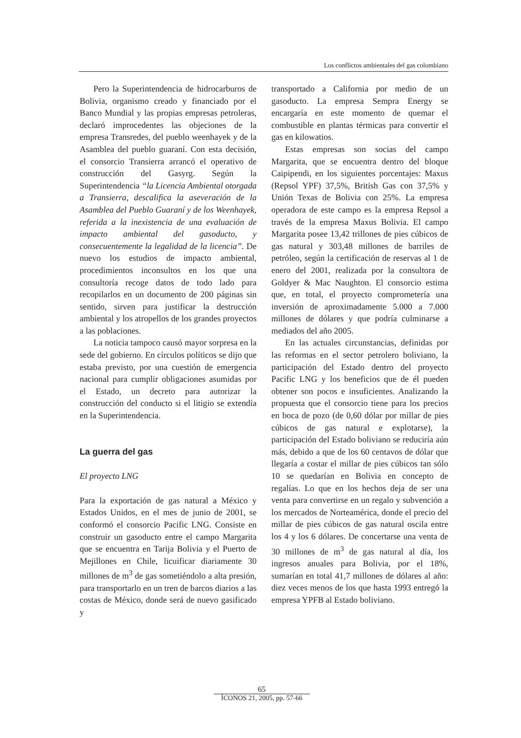Los conflictos ambientales del gas colombiano
Pero la Superintendencia de hidrocarburos de Bolivia, organismo creado y financiado por el Banco Mundial y las propias empresas petroleras, declaró improcedentes las objeciones de la empresa Transredes, del pueblo weenhayek y de la Asamblea del pueblo guaraní. Con esta decisión, el consorcio Transierra arrancó el operativo de construcción del Gasyrg. Según la Superintendencia “la Licencia Ambiental otorgada a Transierra, descalifica la aseveración de la Asamblea del Pueblo Guaraní y de los Weenhayek, referida a la inexistencia de una evaluación de impacto ambiental del gasoducto, y consecuentemente la legalidad de la licencia”. De nuevo los estudios de impacto ambiental, procedimientos inconsultos en los que una consultoría recoge datos de todo lado para recopilarlos en un documento de 200 páginas sin sentido, sirven para justificar la destrucción ambiental y los atropellos de los grandes proyectos a las poblaciones.
La noticia tampoco causó mayor sorpresa en la sede del gobierno. En círculos políticos se dijo que estaba previsto, por una cuestión de emergencia nacional para cumplir obligaciones asumidas por el Estado, un decreto para autorizar la construcción del conducto si el litigio se extendía en la Superintendencia.
La guerra del gas
El proyecto LNG
Para la exportación de gas natural a México y Estados Unidos, en el mes de junio de 2001, se conformó el consorcio Pacific LNG. Consiste en construir un gasoducto entre el campo Margarita que se encuentra en Tarija Bolivia y el Puerto de Mejillones en Chile, licuificar diariamente 30 millones de m<sup>3</sup> de gas sometiéndolo a alta presión, para transportarlo en un tren de barcos diarios a las costas de México, donde será de nuevo gasificado y
transportado a California por medio de un gasoducto. La empresa Sempra Energy se encargaría en este momento de quemar el combustible en plantas térmicas para convertir el gas en kilowatios.
Estas empresas son socias del campo Margarita, que se encuentra dentro del bloque Caipipendi, en los siguientes porcentajes: Maxus (Repsol YPF) 37,5%, British Gas con 37,5% y Unión Texas de Bolivia con 25%. La empresa operadora de este campo es la empresa Repsol a través de la empresa Maxus Bolivia. El campo Margarita posee 13,42 trillones de pies cúbicos de gas natural y 303,48 millones de barriles de petróleo, según la certificación de reservas al 1 de enero del 2001, realizada por la consultora de Goldyer & Mac Naughton. El consorcio estima que, en total, el proyecto comprometería una inversión de aproximadamente 5.000 a 7.000 millones de dólares y que podría culminarse a mediados del año 2005.
En las actuales circunstancias, definidas por las reformas en el sector petrolero boliviano, la participación del Estado dentro del proyecto Pacific LNG y los beneficios que de él pueden obtener son pocos e insuficientes. Analizando la propuesta que el consorcio tiene para los precios en boca de pozo (de 0,60 dólar por millar de pies cúbicos de gas natural e explotarse), la participación del Estado boliviano se reduciría aún más, debido a que de los 60 centavos de dólar que llegaría a costar el millar de pies cúbicos tan sólo 10 se quedarían en Bolivia en concepto de regalías. Lo que en los hechos deja de ser una venta para convertirse en un regalo y subvención a los mercados de Norteamérica, donde el precio del millar de pies cúbicos de gas natural oscila entre los 4 y los 6 dólares. De concertarse una venta de 30 millones de m<sup>3</sup> de gas natural al día, los ingresos anuales para Bolivia, por el 18%, sumarían en total 41,7 millones de dólares al año: diez veces menos de los que hasta 1993 entregó la empresa YPFB al Estado boliviano.
65
ÍCONOS 21, 2005, pp. 57-66